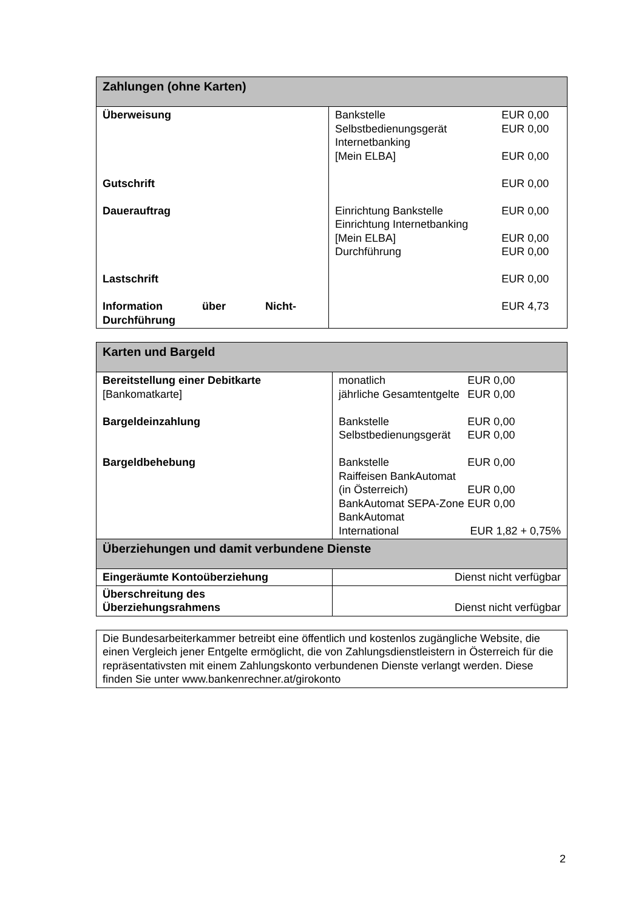| Zahlungen (ohne Karten) | |
| --- | --- |
| Überweisung Gutschrift Dauerauftrag Lastschrift Information über Nicht-Durchführung | / Bankstelle / EUR 0,00 / / Selbstbedienungsgerät / EUR 0,00 / / Internetbanking / / / [Mein ELBA] / EUR 0,00 / / / EUR 0,00 / / Einrichtung Bankstelle / EUR 0,00 / / Einrichtung Internetbanking / / / [Mein ELBA] / EUR 0,00 / / Durchführung / EUR 0,00 / / / EUR 0,00 / / / EUR 4,73 / |
| Karten und Bargeld | |
| --- | --- |
| Bereitstellung einer Debitkarte [Bankomatkarte] Bargeldeinzahlung Bargeldbehebung | / monatlich / EUR 0,00 / / jährliche Gesamtentgelte / EUR 0,00 / / Bankstelle / EUR 0,00 / / Selbstbedienungsgerät / EUR 0,00 / / Bankstelle / EUR 0,00 / / Raiffeisen BankAutomat / / / (in Österreich) / EUR 0,00 / / BankAutomat SEPA-Zone / EUR 0,00 / / BankAutomat / / / International / EUR 1,82 + 0,75% / |
| Überziehungen und damit verbundene Dienste | |
| Eingeräumte Kontoüberziehung | Dienst nicht verfügbar |
| Überschreitung des Überziehungsrahmens | Dienst nicht verfügbar |
Die Bundesarbeiterkammer betreibt eine öffentlich und kostenlos zugängliche Website, die einen Vergleich jener Entgelte ermöglicht, die von Zahlungsdienstleistern in Österreich für die repräsentativsten mit einem Zahlungskonto verbundenen Dienste verlangt werden. Diese finden Sie unter www.bankenrechner.at/girokonto
2